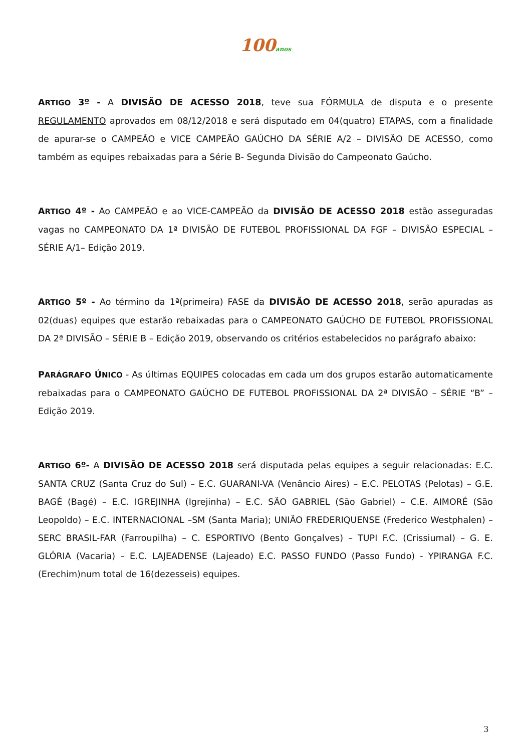100anos
ARTIGO 3º - A DIVISÃO DE ACESSO 2018, teve sua FÓRMULA de disputa e o presente REGULAMENTO aprovados em 08/12/2018 e será disputado em 04(quatro) ETAPAS, com a finalidade de apurar-se o CAMPEÃO e VICE CAMPEÃO GAÚCHO DA SÉRIE A/2 – DIVISÃO DE ACESSO, como também as equipes rebaixadas para a Série B- Segunda Divisão do Campeonato Gaúcho.
ARTIGO 4º - Ao CAMPEÃO e ao VICE-CAMPEÃO da DIVISÃO DE ACESSO 2018 estão asseguradas vagas no CAMPEONATO DA 1ª DIVISÃO DE FUTEBOL PROFISSIONAL DA FGF – DIVISÃO ESPECIAL – SÉRIE A/1– Edição 2019.
ARTIGO 5º - Ao término da 1ª(primeira) FASE da DIVISÃO DE ACESSO 2018, serão apuradas as 02(duas) equipes que estarão rebaixadas para o CAMPEONATO GAÚCHO DE FUTEBOL PROFISSIONAL DA 2ª DIVISÃO – SÉRIE B – Edição 2019, observando os critérios estabelecidos no parágrafo abaixo:
PARÁGRAFO ÚNICO - As últimas EQUIPES colocadas em cada um dos grupos estarão automaticamente rebaixadas para o CAMPEONATO GAÚCHO DE FUTEBOL PROFISSIONAL DA 2ª DIVISÃO – SÉRIE “B” – Edição 2019.
ARTIGO 6º- A DIVISÃO DE ACESSO 2018 será disputada pelas equipes a seguir relacionadas: E.C. SANTA CRUZ (Santa Cruz do Sul) – E.C. GUARANI-VA (Venâncio Aires) – E.C. PELOTAS (Pelotas) – G.E. BAGÉ (Bagé) – E.C. IGREJINHA (Igrejinha) – E.C. SÃO GABRIEL (São Gabriel) – C.E. AIMORÉ (São Leopoldo) – E.C. INTERNACIONAL –SM (Santa Maria); UNIÃO FREDERIQUENSE (Frederico Westphalen) – SERC BRASIL-FAR (Farroupilha) – C. ESPORTIVO (Bento Gonçalves) – TUPI F.C. (Crissiumal) – G. E. GLÓRIA (Vacaria) – E.C. LAJEADENSE (Lajeado) E.C. PASSO FUNDO (Passo Fundo) - YPIRANGA F.C. (Erechim)num total de 16(dezesseis) equipes.
3